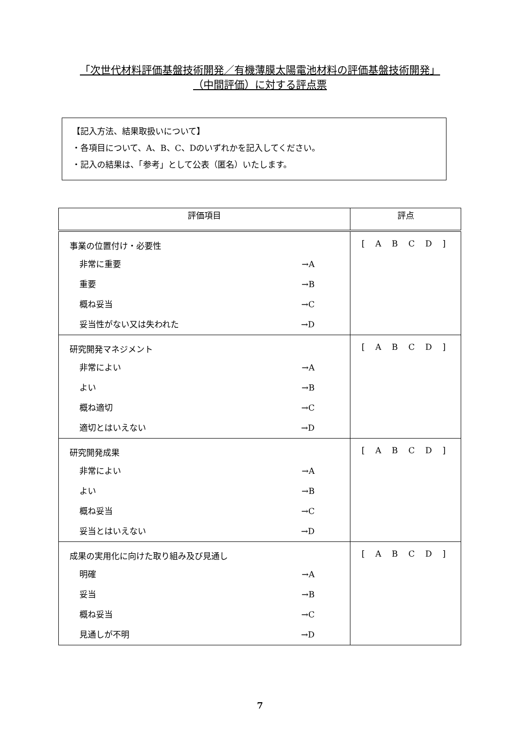「次世代材料評価基盤技術開発／有機薄膜太陽電池材料の評価基盤技術開発」
（中間評価）に対する評点票
【記入方法、結果取扱いについて】
・各項目について、A、B、C、Dのいずれかを記入してください。
・記入の結果は、「参考」として公表（匿名）いたします。
| 評価項目 | 評点 |
| --- | --- |
| 事業の位置付け・必要性 非常に重要 →A 重要 →B 概ね妥当 →C 妥当性がない又は失われた →D | [ A B C D ] |
| 研究開発マネジメント 非常によい →A よい →B 概ね適切 →C 適切とはいえない →D | [ A B C D ] |
| 研究開発成果 非常によい →A よい →B 概ね妥当 →C 妥当とはいえない →D | [ A B C D ] |
| 成果の実用化に向けた取り組み及び見通し 明確 →A 妥当 →B 概ね妥当 →C 見通しが不明 →D | [ A B C D ] |
7